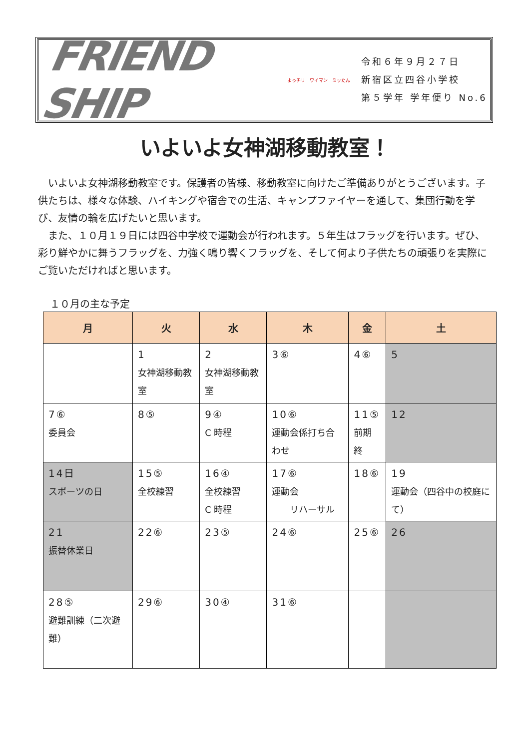FRIEND SHIP
よっチリ　ワイマン　ミッたん
令和６年９月２７日
新宿区立四谷小学校
第５学年 学年便り No.6
いよいよ女神湖移動教室！
いよいよ女神湖移動教室です。保護者の皆様、移動教室に向けたご準備ありがとうございます。子供たちは、様々な体験、ハイキングや宿舎での生活、キャンプファイヤーを通して、集団行動を学び、友情の輪を広げたいと思います。
また、１０月１９日には四谷中学校で運動会が行われます。５年生はフラッグを行います。ぜひ、彩り鮮やかに舞うフラッグを、力強く鳴り響くフラッグを、そして何より子供たちの頑張りを実際にご覧いただければと思います。
１０月の主な予定
| 月 | 火 | 水 | 木 | 金 | 土 |
| --- | --- | --- | --- | --- | --- |
| | 1 女神湖移動教室 | 2 女神湖移動教室 | 3⑥ | 4⑥ | 5 |
| 7⑥ 委員会 | 8⑤ | 9④ C 時程 | 10⑥ 運動会係打ち合わせ | 11⑤ 前期終 | 12 |
| 14日 スポーツの日 | 15⑤ 全校練習 | 16④ 全校練習 C 時程 | 17⑥ 運動会 リハーサル | 18⑥ | 19 運動会（四谷中の校庭にて） |
| 21 振替休業日 | 22⑥ | 23⑤ | 24⑥ | 25⑥ | 26 |
| 28⑤ 避難訓練（二次避難） | 29⑥ | 30④ | 31⑥ | | |